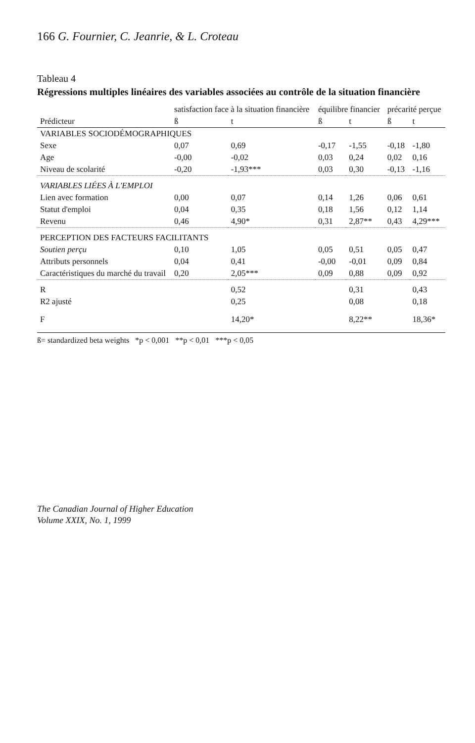166 G. Fournier, C. Jeanrie, & L. Croteau
Tableau 4
Régressions multiples linéaires des variables associées au contrôle de la situation financière
| | satisfaction face à la situation financière | | équilibre financier | | précarité perçue | |
| --- | --- | --- | --- | --- | --- | --- |
| Prédicteur | ß | t | ß | t | ß | t |
| VARIABLES SOCIODÉMOGRAPHIQUES | | | | | | |
| Sexe | 0,07 | 0,69 | -0,17 | -1,55 | -0,18 | -1,80 |
| Age | -0,00 | -0,02 | 0,03 | 0,24 | 0,02 | 0,16 |
| Niveau de scolarité | -0,20 | -1,93*** | 0,03 | 0,30 | -0,13 | -1,16 |
| VARIABLES LIÉES À L'EMPLOI | | | | | | |
| Lien avec formation | 0,00 | 0,07 | 0,14 | 1,26 | 0,06 | 0,61 |
| Statut d'emploi | 0,04 | 0,35 | 0,18 | 1,56 | 0,12 | 1,14 |
| Revenu | 0,46 | 4,90* | 0,31 | 2,87** | 0,43 | 4,29*** |
| PERCEPTION DES FACTEURS FACILITANTS | | | | | | |
| Soutien perçu | 0,10 | 1,05 | 0,05 | 0,51 | 0,05 | 0,47 |
| Attributs personnels | 0,04 | 0,41 | -0,00 | -0,01 | 0,09 | 0,84 |
| Caractéristiques du marché du travail | 0,20 | 2,05*** | 0,09 | 0,88 | 0,09 | 0,92 |
| R | | 0,52 | | 0,31 | | 0,43 |
| R2 ajusté | | 0,25 | | 0,08 | | 0,18 |
| F | | 14,20* | | 8,22** | | 18,36* |
ß= standardized beta weights *p < 0,001 **p < 0,01 ***p < 0,05
The Canadian Journal of Higher Education
Volume XXIX, No. 1, 1999